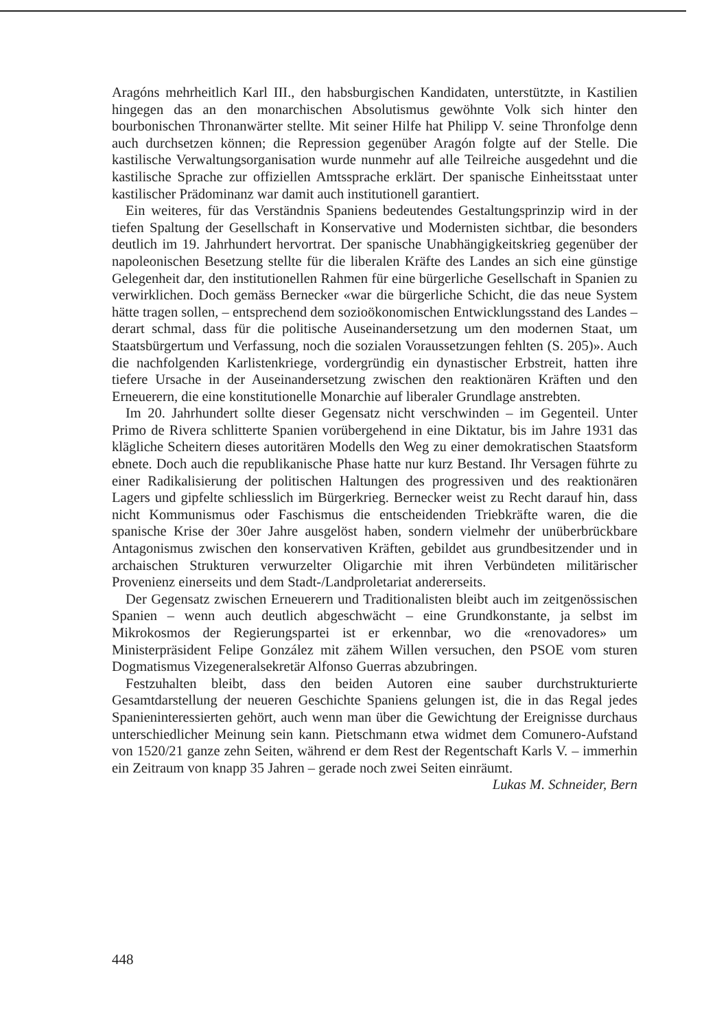Aragóns mehrheitlich Karl III., den habsburgischen Kandidaten, unterstützte, in Kastilien hingegen das an den monarchischen Absolutismus gewöhnte Volk sich hinter den bourbonischen Thronanwärter stellte. Mit seiner Hilfe hat Philipp V. seine Thronfolge denn auch durchsetzen können; die Repression gegenüber Aragón folgte auf der Stelle. Die kastilische Verwaltungsorganisation wurde nunmehr auf alle Teilreiche ausgedehnt und die kastilische Sprache zur offiziellen Amtssprache erklärt. Der spanische Einheitsstaat unter kastilischer Prädominanz war damit auch institutionell garantiert.
Ein weiteres, für das Verständnis Spaniens bedeutendes Gestaltungsprinzip wird in der tiefen Spaltung der Gesellschaft in Konservative und Modernisten sichtbar, die besonders deutlich im 19. Jahrhundert hervortrat. Der spanische Unabhängigkeitskrieg gegenüber der napoleonischen Besetzung stellte für die liberalen Kräfte des Landes an sich eine günstige Gelegenheit dar, den institutionellen Rahmen für eine bürgerliche Gesellschaft in Spanien zu verwirklichen. Doch gemäss Bernecker «war die bürgerliche Schicht, die das neue System hätte tragen sollen, – entsprechend dem sozioökonomischen Entwicklungsstand des Landes – derart schmal, dass für die politische Auseinandersetzung um den modernen Staat, um Staatsbürgertum und Verfassung, noch die sozialen Voraussetzungen fehlten (S. 205)». Auch die nachfolgenden Karlistenkriege, vordergründig ein dynastischer Erbstreit, hatten ihre tiefere Ursache in der Auseinandersetzung zwischen den reaktionären Kräften und den Erneuerern, die eine konstitutionelle Monarchie auf liberaler Grundlage anstrebten.
Im 20. Jahrhundert sollte dieser Gegensatz nicht verschwinden – im Gegenteil. Unter Primo de Rivera schlitterte Spanien vorübergehend in eine Diktatur, bis im Jahre 1931 das klägliche Scheitern dieses autoritären Modells den Weg zu einer demokratischen Staatsform ebnete. Doch auch die republikanische Phase hatte nur kurz Bestand. Ihr Versagen führte zu einer Radikalisierung der politischen Haltungen des progressiven und des reaktionären Lagers und gipfelte schliesslich im Bürgerkrieg. Bernecker weist zu Recht darauf hin, dass nicht Kommunismus oder Faschismus die entscheidenden Triebkräfte waren, die die spanische Krise der 30er Jahre ausgelöst haben, sondern vielmehr der unüberbrückbare Antagonismus zwischen den konservativen Kräften, gebildet aus grundbesitzender und in archaischen Strukturen verwurzelter Oligarchie mit ihren Verbündeten militärischer Provenienz einerseits und dem Stadt-/Landproletariat andererseits.
Der Gegensatz zwischen Erneuerern und Traditionalisten bleibt auch im zeitgenössischen Spanien – wenn auch deutlich abgeschwächt – eine Grundkonstante, ja selbst im Mikrokosmos der Regierungspartei ist er erkennbar, wo die «renovadores» um Ministerpräsident Felipe González mit zähem Willen versuchen, den PSOE vom sturen Dogmatismus Vizegeneralsekretär Alfonso Guerras abzubringen.
Festzuhalten bleibt, dass den beiden Autoren eine sauber durchstrukturierte Gesamtdarstellung der neueren Geschichte Spaniens gelungen ist, die in das Regal jedes Spanieninteressierten gehört, auch wenn man über die Gewichtung der Ereignisse durchaus unterschiedlicher Meinung sein kann. Pietschmann etwa widmet dem Comunero-Aufstand von 1520/21 ganze zehn Seiten, während er dem Rest der Regentschaft Karls V. – immerhin ein Zeitraum von knapp 35 Jahren – gerade noch zwei Seiten einräumt. Lukas M. Schneider, Bern
448